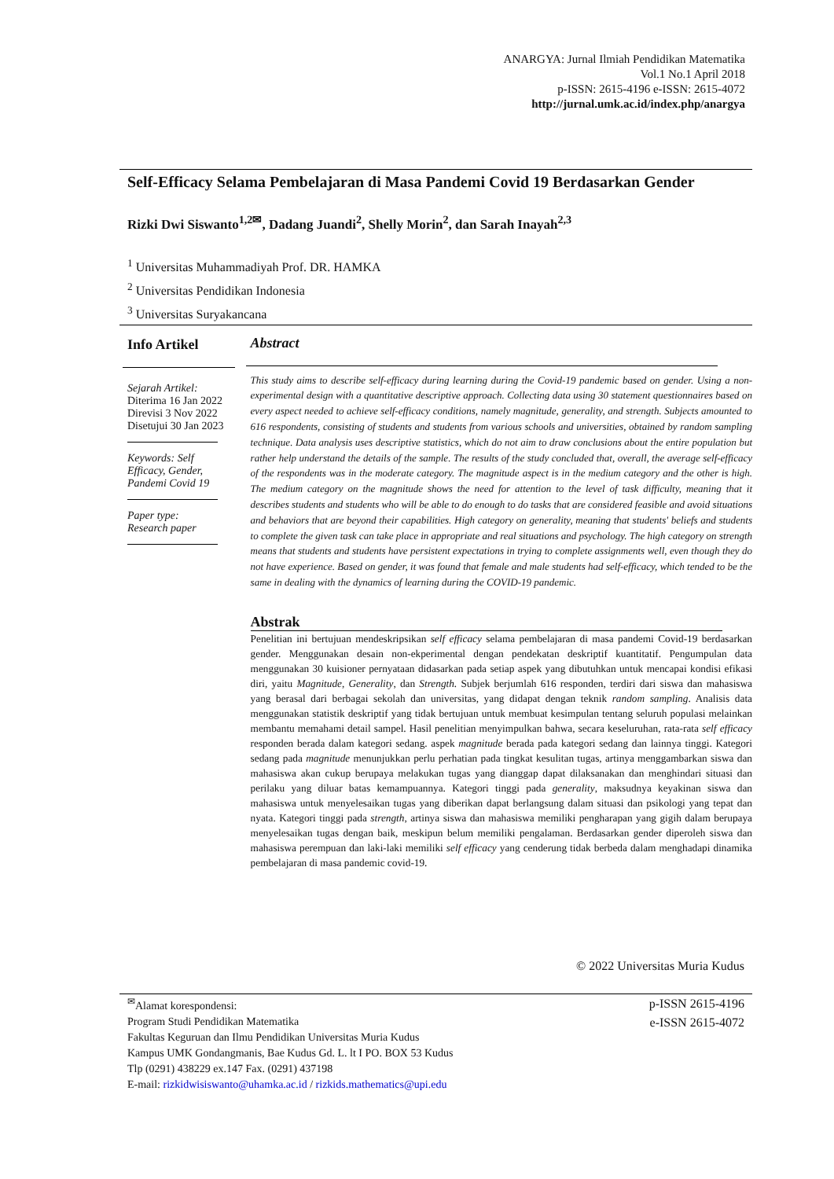ANARGYA: Jurnal Ilmiah Pendidikan Matematika
Vol.1 No.1 April 2018
p-ISSN: 2615-4196 e-ISSN: 2615-4072
http://jurnal.umk.ac.id/index.php/anargya
Self-Efficacy Selama Pembelajaran di Masa Pandemi Covid 19 Berdasarkan Gender
Rizki Dwi Siswanto<sup>1,2✉</sup>, Dadang Juandi<sup>2</sup>, Shelly Morin<sup>2</sup>, dan Sarah Inayah<sup>2,3</sup>
<sup>1</sup> Universitas Muhammadiyah Prof. DR. HAMKA
<sup>2</sup> Universitas Pendidikan Indonesia
<sup>3</sup> Universitas Suryakancana
Info Artikel
Sejarah Artikel:
Diterima 16 Jan 2022
Direvisi 3 Nov 2022
Disetujui 30 Jan 2023
Keywords: Self Efficacy, Gender, Pandemi Covid 19
Paper type:
Research paper
Abstract
This study aims to describe self-efficacy during learning during the Covid-19 pandemic based on gender. Using a non-experimental design with a quantitative descriptive approach. Collecting data using 30 statement questionnaires based on every aspect needed to achieve self-efficacy conditions, namely magnitude, generality, and strength. Subjects amounted to 616 respondents, consisting of students and students from various schools and universities, obtained by random sampling technique. Data analysis uses descriptive statistics, which do not aim to draw conclusions about the entire population but rather help understand the details of the sample. The results of the study concluded that, overall, the average self-efficacy of the respondents was in the moderate category. The magnitude aspect is in the medium category and the other is high. The medium category on the magnitude shows the need for attention to the level of task difficulty, meaning that it describes students and students who will be able to do enough to do tasks that are considered feasible and avoid situations and behaviors that are beyond their capabilities. High category on generality, meaning that students' beliefs and students to complete the given task can take place in appropriate and real situations and psychology. The high category on strength means that students and students have persistent expectations in trying to complete assignments well, even though they do not have experience. Based on gender, it was found that female and male students had self-efficacy, which tended to be the same in dealing with the dynamics of learning during the COVID-19 pandemic.
Abstrak
Penelitian ini bertujuan mendeskripsikan self efficacy selama pembelajaran di masa pandemi Covid-19 berdasarkan gender. Menggunakan desain non-ekperimental dengan pendekatan deskriptif kuantitatif. Pengumpulan data menggunakan 30 kuisioner pernyataan didasarkan pada setiap aspek yang dibutuhkan untuk mencapai kondisi efikasi diri, yaitu Magnitude, Generality, dan Strength. Subjek berjumlah 616 responden, terdiri dari siswa dan mahasiswa yang berasal dari berbagai sekolah dan universitas, yang didapat dengan teknik random sampling. Analisis data menggunakan statistik deskriptif yang tidak bertujuan untuk membuat kesimpulan tentang seluruh populasi melainkan membantu memahami detail sampel. Hasil penelitian menyimpulkan bahwa, secara keseluruhan, rata-rata self efficacy responden berada dalam kategori sedang. aspek magnitude berada pada kategori sedang dan lainnya tinggi. Kategori sedang pada magnitude menunjukkan perlu perhatian pada tingkat kesulitan tugas, artinya menggambarkan siswa dan mahasiswa akan cukup berupaya melakukan tugas yang dianggap dapat dilaksanakan dan menghindari situasi dan perilaku yang diluar batas kemampuannya. Kategori tinggi pada generality, maksudnya keyakinan siswa dan mahasiswa untuk menyelesaikan tugas yang diberikan dapat berlangsung dalam situasi dan psikologi yang tepat dan nyata. Kategori tinggi pada strength, artinya siswa dan mahasiswa memiliki pengharapan yang gigih dalam berupaya menyelesaikan tugas dengan baik, meskipun belum memiliki pengalaman. Berdasarkan gender diperoleh siswa dan mahasiswa perempuan dan laki-laki memiliki self efficacy yang cenderung tidak berbeda dalam menghadapi dinamika pembelajaran di masa pandemic covid-19.
© 2022 Universitas Muria Kudus
<sup>✉</sup>Alamat korespondensi:
Program Studi Pendidikan Matematika
Fakultas Keguruan dan Ilmu Pendidikan Universitas Muria Kudus
Kampus UMK Gondangmanis, Bae Kudus Gd. L. lt I PO. BOX 53 Kudus
Tlp (0291) 438229 ex.147 Fax. (0291) 437198
E-mail: rizkidwisiswanto@uhamka.ac.id / rizkids.mathematics@upi.edu
p-ISSN 2615-4196
e-ISSN 2615-4072